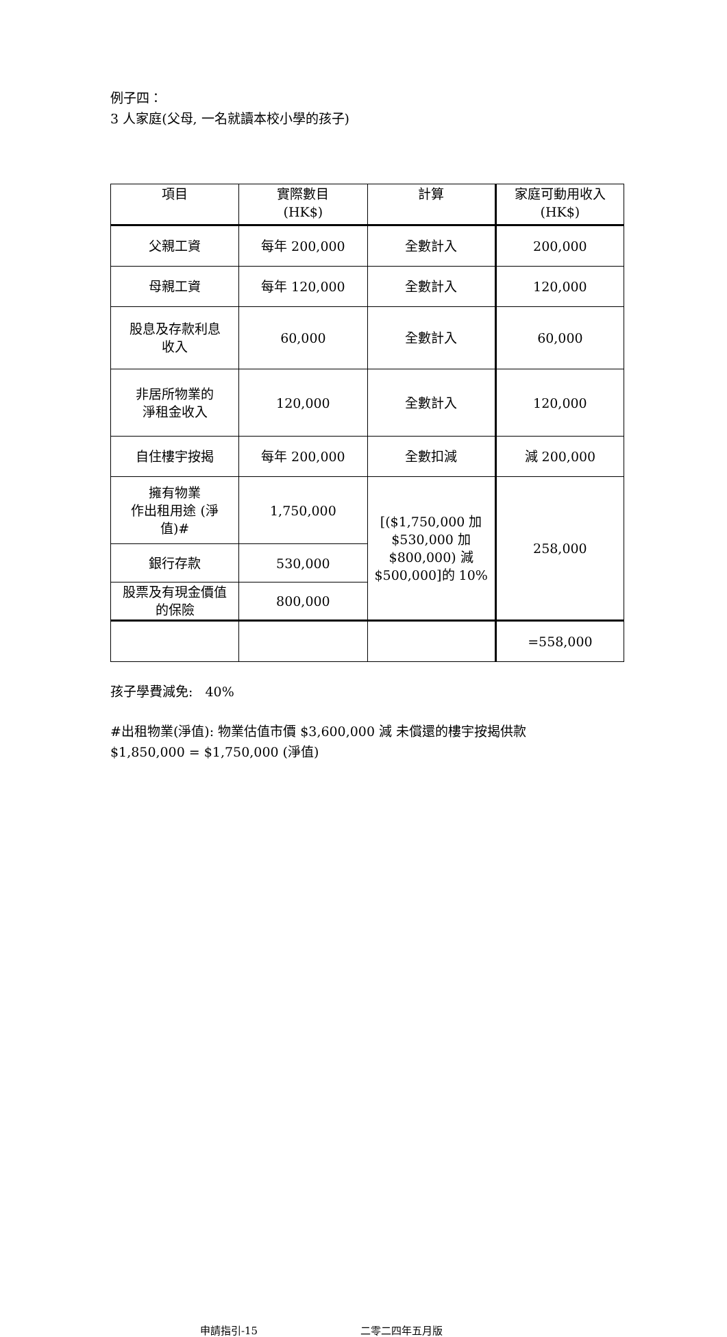例子四：
3 人家庭(父母, 一名就讀本校小學的孩子)
| 項目 | 實際數目 (HK$) | 計算 | 家庭可動用收入 (HK$) |
| --- | --- | --- | --- |
| 父親工資 | 每年 200,000 | 全數計入 | 200,000 |
| 母親工資 | 每年 120,000 | 全數計入 | 120,000 |
| 股息及存款利息 收入 | 60,000 | 全數計入 | 60,000 |
| 非居所物業的 淨租金收入 | 120,000 | 全數計入 | 120,000 |
| 自住樓宇按揭 | 每年 200,000 | 全數扣減 | 減 200,000 |
| 擁有物業 作出租用途 (淨 值)# | 1,750,000 | [($1,750,000 加 $530,000 加 $800,000) 減 $500,000]的 10% | 258,000 |
| 銀行存款 | 530,000 | | |
| 股票及有現金價值 的保險 | 800,000 | | |
| | | | =558,000 |
孩子學費減免: 40%
#出租物業(淨值): 物業估值市價 $3,600,000 減 未償還的樓宇按揭供款
$1,850,000 = $1,750,000 (淨值)
申請指引-15 二零二四年五月版